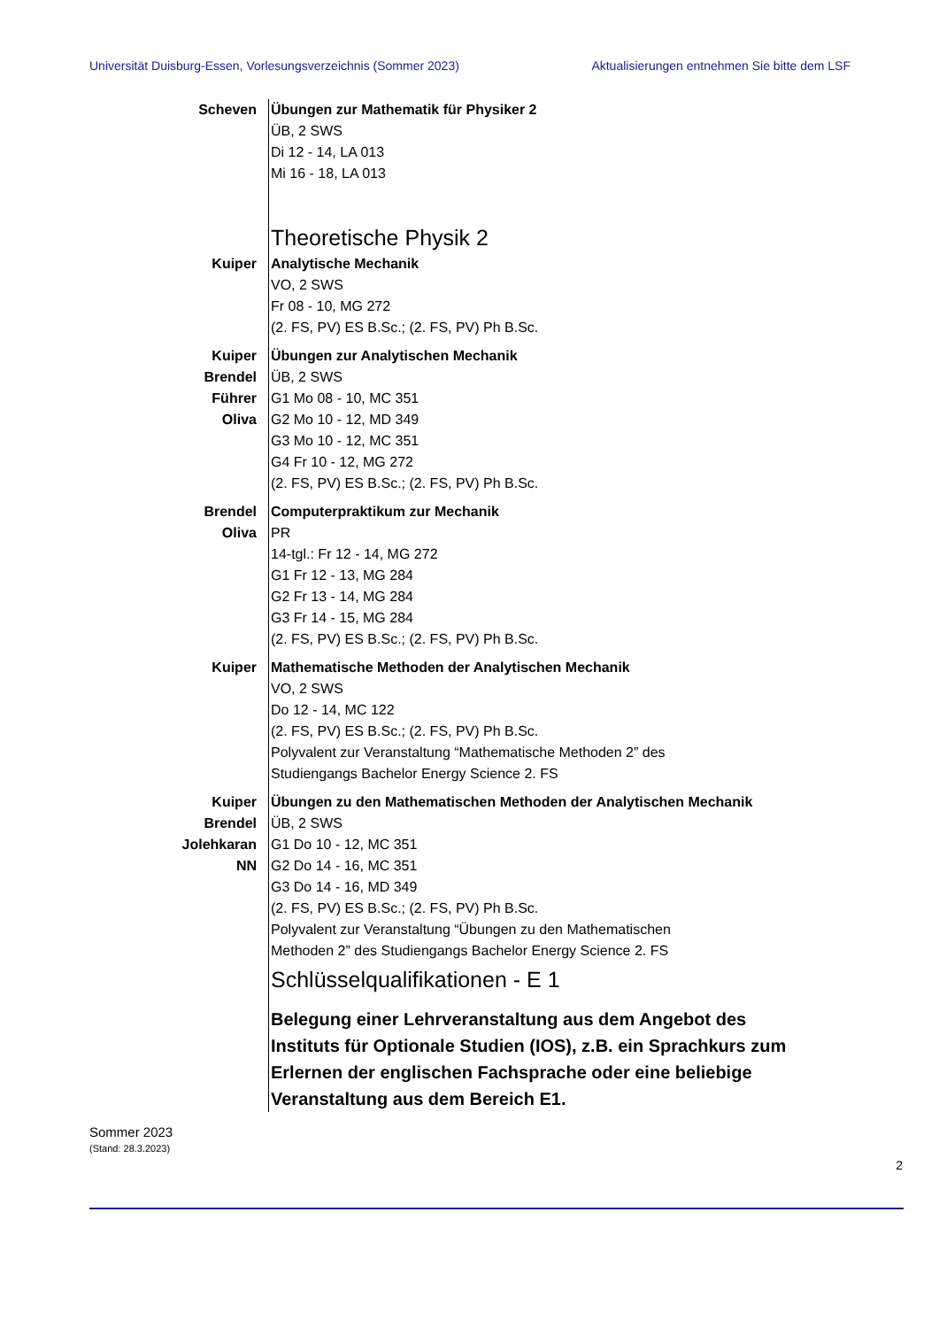Universität Duisburg-Essen, Vorlesungsverzeichnis (Sommer 2023) Aktualisierungen entnehmen Sie bitte dem LSF
Scheven Übungen zur Mathematik für Physiker 2
ÜB, 2 SWS
Di 12 - 14, LA 013
Mi 16 - 18, LA 013
Theoretische Physik 2
Kuiper Analytische Mechanik
VO, 2 SWS
Fr 08 - 10, MG 272
(2. FS, PV) ES B.Sc.; (2. FS, PV) Ph B.Sc.
Kuiper
Brendel
Führer
Oliva
Übungen zur Analytischen Mechanik
ÜB, 2 SWS
G1 Mo 08 - 10, MC 351
G2 Mo 10 - 12, MD 349
G3 Mo 10 - 12, MC 351
G4 Fr 10 - 12, MG 272
(2. FS, PV) ES B.Sc.; (2. FS, PV) Ph B.Sc.
Brendel
Oliva
Computerpraktikum zur Mechanik
PR
14-tgl.: Fr 12 - 14, MG 272
G1 Fr 12 - 13, MG 284
G2 Fr 13 - 14, MG 284
G3 Fr 14 - 15, MG 284
(2. FS, PV) ES B.Sc.; (2. FS, PV) Ph B.Sc.
Kuiper Mathematische Methoden der Analytischen Mechanik
VO, 2 SWS
Do 12 - 14, MC 122
(2. FS, PV) ES B.Sc.; (2. FS, PV) Ph B.Sc.
Polyvalent zur Veranstaltung “Mathematische Methoden 2” des
Studiengangs Bachelor Energy Science 2. FS
Kuiper
Brendel
Jolehkaran
NN
Übungen zu den Mathematischen Methoden der Analytischen Mechanik
ÜB, 2 SWS
G1 Do 10 - 12, MC 351
G2 Do 14 - 16, MC 351
G3 Do 14 - 16, MD 349
(2. FS, PV) ES B.Sc.; (2. FS, PV) Ph B.Sc.
Polyvalent zur Veranstaltung “Übungen zu den Mathematischen
Methoden 2” des Studiengangs Bachelor Energy Science 2. FS
Schlüsselqualifikationen - E 1
Belegung einer Lehrveranstaltung aus dem Angebot des Instituts für Optionale Studien (IOS), z.B. ein Sprachkurs zum Erlernen der englischen Fachsprache oder eine beliebige Veranstaltung aus dem Bereich E1.
Sommer 2023
(Stand: 28.3.2023)
2